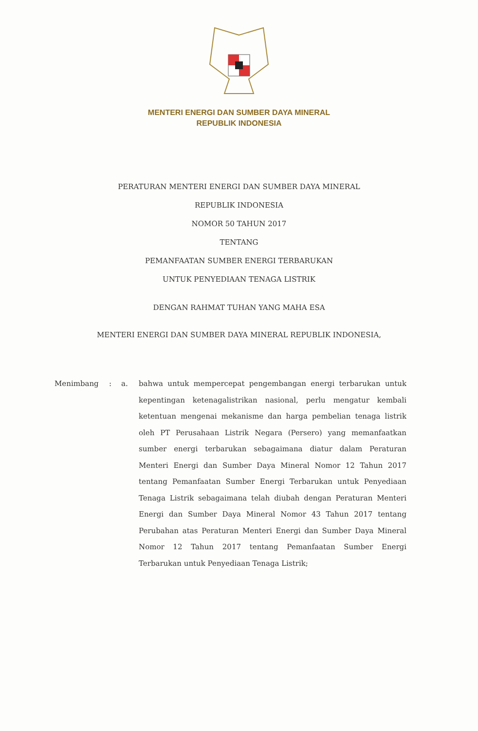MENTERI ENERGI DAN SUMBER DAYA MINERAL
REPUBLIK INDONESIA
PERATURAN MENTERI ENERGI DAN SUMBER DAYA MINERAL
REPUBLIK INDONESIA
NOMOR 50 TAHUN 2017
TENTANG
PEMANFAATAN SUMBER ENERGI TERBARUKAN
UNTUK PENYEDIAAN TENAGA LISTRIK
DENGAN RAHMAT TUHAN YANG MAHA ESA
MENTERI ENERGI DAN SUMBER DAYA MINERAL REPUBLIK INDONESIA,
Menimbang : a. bahwa untuk mempercepat pengembangan energi terbarukan untuk kepentingan ketenagalistrikan nasional, perlu mengatur kembali ketentuan mengenai mekanisme dan harga pembelian tenaga listrik oleh PT Perusahaan Listrik Negara (Persero) yang memanfaatkan sumber energi terbarukan sebagaimana diatur dalam Peraturan Menteri Energi dan Sumber Daya Mineral Nomor 12 Tahun 2017 tentang Pemanfaatan Sumber Energi Terbarukan untuk Penyediaan Tenaga Listrik sebagaimana telah diubah dengan Peraturan Menteri Energi dan Sumber Daya Mineral Nomor 43 Tahun 2017 tentang Perubahan atas Peraturan Menteri Energi dan Sumber Daya Mineral Nomor 12 Tahun 2017 tentang Pemanfaatan Sumber Energi Terbarukan untuk Penyediaan Tenaga Listrik;